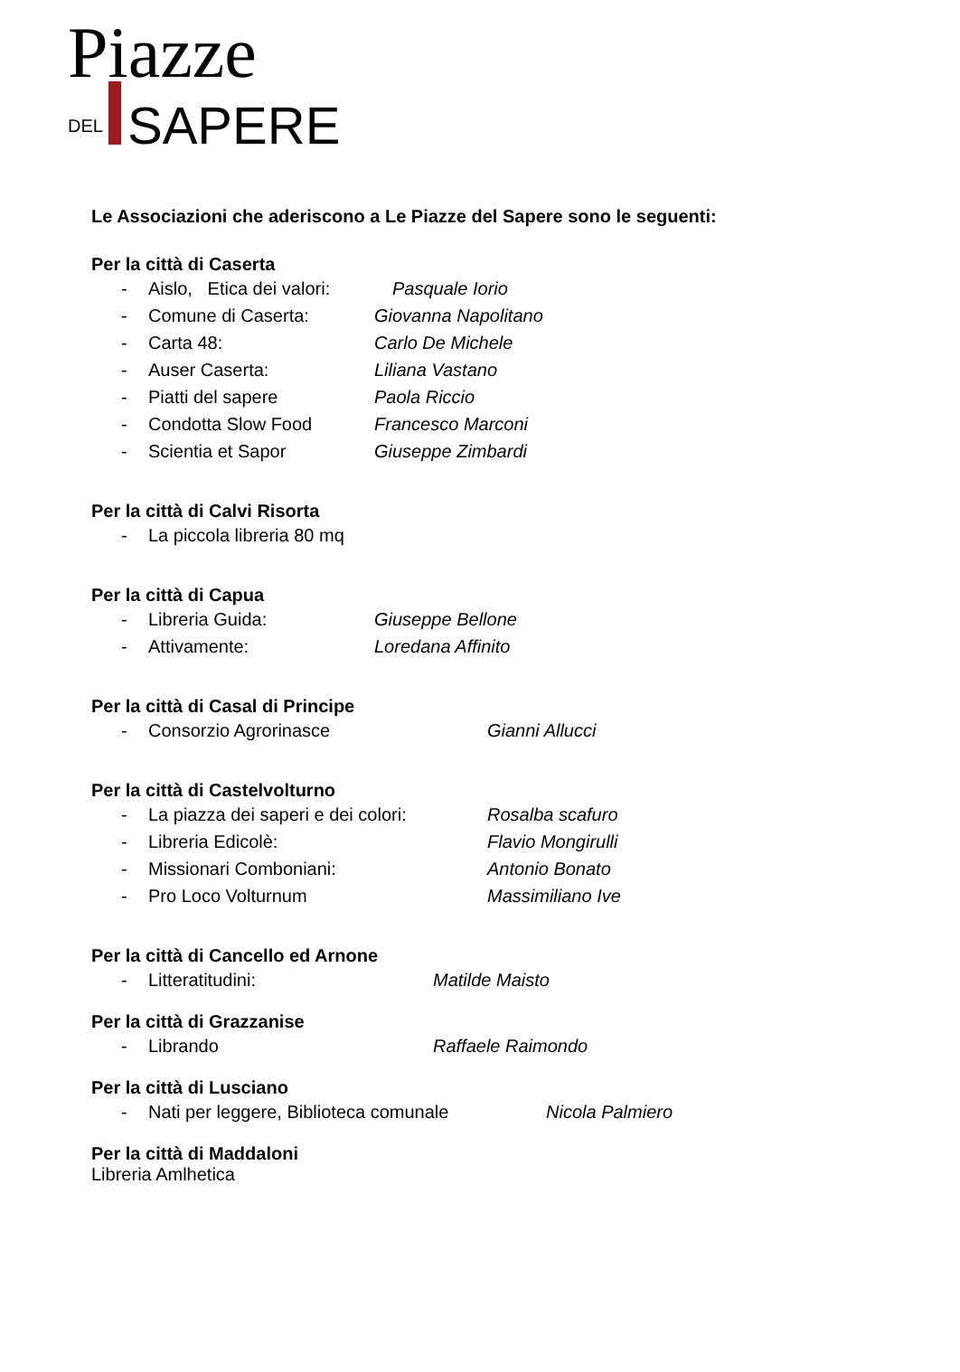Piazze
DEL SAPERE
Le Associazioni che aderiscono a Le Piazze del Sapere sono le seguenti:
Per la città di Caserta
- Aislo, Etica dei valori: Pasquale Iorio
- Comune di Caserta: Giovanna Napolitano
- Carta 48: Carlo De Michele
- Auser Caserta: Liliana Vastano
- Piatti del sapere Paola Riccio
- Condotta Slow Food Francesco Marconi
- Scientia et Sapor Giuseppe Zimbardi
Per la città di Calvi Risorta
- La piccola libreria 80 mq
Per la città di Capua
- Libreria Guida: Giuseppe Bellone
- Attivamente: Loredana Affinito
Per la città di Casal di Principe
- Consorzio Agrorinasce Gianni Allucci
Per la città di Castelvolturno
- La piazza dei saperi e dei colori: Rosalba scafuro
- Libreria Edicolè: Flavio Mongirulli
- Missionari Comboniani: Antonio Bonato
- Pro Loco Volturnum Massimiliano Ive
Per la città di Cancello ed Arnone
- Litteratitudini: Matilde Maisto
Per la città di Grazzanise
- Librando Raffaele Raimondo
Per la città di Lusciano
- Nati per leggere, Biblioteca comunale Nicola Palmiero
Per la città di Maddaloni
Libreria Amlhetica